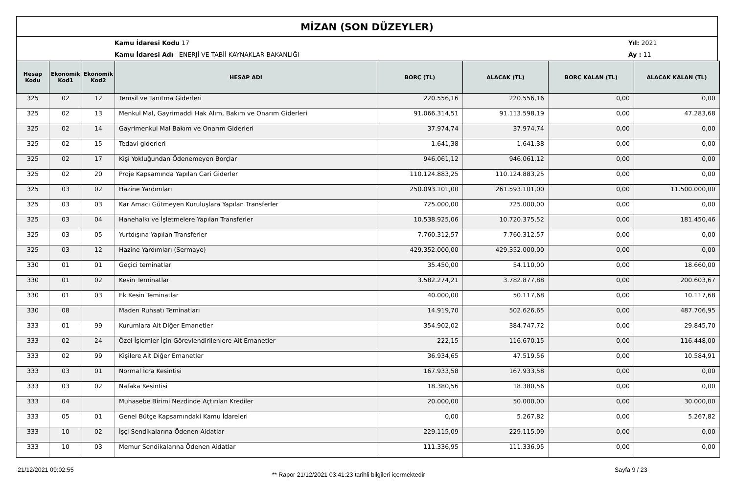MİZAN (SON DÜZEYLER)
Kamu İdaresi Kodu 17 Yıl: 2021
Kamu İdaresi Adı ENERJİ VE TABİİ KAYNAKLAR BAKANLIĞI Ay : 11
| Hesap Kodu | Ekonomik Kod1 | Ekonomik Kod2 | HESAP ADI | BORÇ (TL) | ALACAK (TL) | BORÇ KALAN (TL) | ALACAK KALAN (TL) |
| --- | --- | --- | --- | --- | --- | --- | --- |
| 325 | 02 | 12 | Temsil ve Tanıtma Giderleri | 220.556,16 | 220.556,16 | 0,00 | 0,00 |
| 325 | 02 | 13 | Menkul Mal, Gayrimaddi Hak Alım, Bakım ve Onarım Giderleri | 91.066.314,51 | 91.113.598,19 | 0,00 | 47.283,68 |
| 325 | 02 | 14 | Gayrimenkul Mal Bakım ve Onarım Giderleri | 37.974,74 | 37.974,74 | 0,00 | 0,00 |
| 325 | 02 | 15 | Tedavi giderleri | 1.641,38 | 1.641,38 | 0,00 | 0,00 |
| 325 | 02 | 17 | Kişi Yokluğundan Ödenemeyen Borçlar | 946.061,12 | 946.061,12 | 0,00 | 0,00 |
| 325 | 02 | 20 | Proje Kapsamında Yapılan Cari Giderler | 110.124.883,25 | 110.124.883,25 | 0,00 | 0,00 |
| 325 | 03 | 02 | Hazine Yardımları | 250.093.101,00 | 261.593.101,00 | 0,00 | 11.500.000,00 |
| 325 | 03 | 03 | Kar Amacı Gütmeyen Kuruluşlara Yapılan Transferler | 725.000,00 | 725.000,00 | 0,00 | 0,00 |
| 325 | 03 | 04 | Hanehalkı ve İşletmelere Yapılan Transferler | 10.538.925,06 | 10.720.375,52 | 0,00 | 181.450,46 |
| 325 | 03 | 05 | Yurtdışına Yapılan Transferler | 7.760.312,57 | 7.760.312,57 | 0,00 | 0,00 |
| 325 | 03 | 12 | Hazine Yardımları (Sermaye) | 429.352.000,00 | 429.352.000,00 | 0,00 | 0,00 |
| 330 | 01 | 01 | Geçici teminatlar | 35.450,00 | 54.110,00 | 0,00 | 18.660,00 |
| 330 | 01 | 02 | Kesin Teminatlar | 3.582.274,21 | 3.782.877,88 | 0,00 | 200.603,67 |
| 330 | 01 | 03 | Ek Kesin Teminatlar | 40.000,00 | 50.117,68 | 0,00 | 10.117,68 |
| 330 | 08 | | Maden Ruhsatı Teminatları | 14.919,70 | 502.626,65 | 0,00 | 487.706,95 |
| 333 | 01 | 99 | Kurumlara Ait Diğer Emanetler | 354.902,02 | 384.747,72 | 0,00 | 29.845,70 |
| 333 | 02 | 24 | Özel İşlemler İçin Görevlendirilenlere Ait Emanetler | 222,15 | 116.670,15 | 0,00 | 116.448,00 |
| 333 | 02 | 99 | Kişilere Ait Diğer Emanetler | 36.934,65 | 47.519,56 | 0,00 | 10.584,91 |
| 333 | 03 | 01 | Normal İcra Kesintisi | 167.933,58 | 167.933,58 | 0,00 | 0,00 |
| 333 | 03 | 02 | Nafaka Kesintisi | 18.380,56 | 18.380,56 | 0,00 | 0,00 |
| 333 | 04 | | Muhasebe Birimi Nezdinde Açtırılan Krediler | 20.000,00 | 50.000,00 | 0,00 | 30.000,00 |
| 333 | 05 | 01 | Genel Bütçe Kapsamındaki Kamu İdareleri | 0,00 | 5.267,82 | 0,00 | 5.267,82 |
| 333 | 10 | 02 | İşçi Sendikalarına Ödenen Aidatlar | 229.115,09 | 229.115,09 | 0,00 | 0,00 |
| 333 | 10 | 03 | Memur Sendikalarına Ödenen Aidatlar | 111.336,95 | 111.336,95 | 0,00 | 0,00 |
21/12/2021 09:02:55 ** Rapor 21/12/2021 03:41:23 tarihli bilgileri içermektedir Sayfa 9 / 23